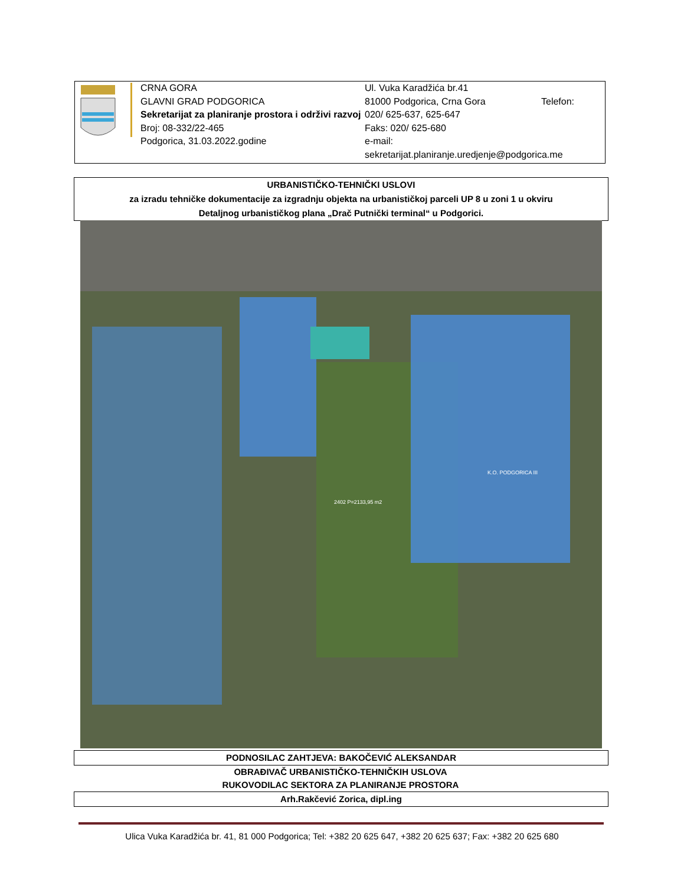CRNA GORA
GLAVNI GRAD PODGORICA
Sekretarijat za planiranje prostora i održivi razvoj
Broj: 08-332/22-465
Podgorica, 31.03.2022.godine
Ul. Vuka Karadžića br.41
81000 Podgorica, Crna Gora Telefon:
020/ 625-637, 625-647
Faks: 020/ 625-680
e-mail:
sekretarijat.planiranje.uredjenje@podgorica.me
URBANISTIČKO-TEHNIČKI USLOVI
za izradu tehničke dokumentacije za izgradnju objekta na urbanističkoj parceli UP 8 u zoni 1 u okviru
Detaljnog urbanističkog plana „Drač Putnički terminal“ u Podgorici.
2402 P=2133,95 m2
K.O. PODGORICA III
PODNOSILAC ZAHTJEVA: BAKOČEVIĆ ALEKSANDAR
OBRAĐIVAČ URBANISTIČKO-TEHNIČKIH USLOVA
RUKOVODILAC SEKTORA ZA PLANIRANJE PROSTORA
Arh.Rakčević Zorica, dipl.ing
Ulica Vuka Karadžića br. 41, 81 000 Podgorica; Tel: +382 20 625 647, +382 20 625 637; Fax: +382 20 625 680